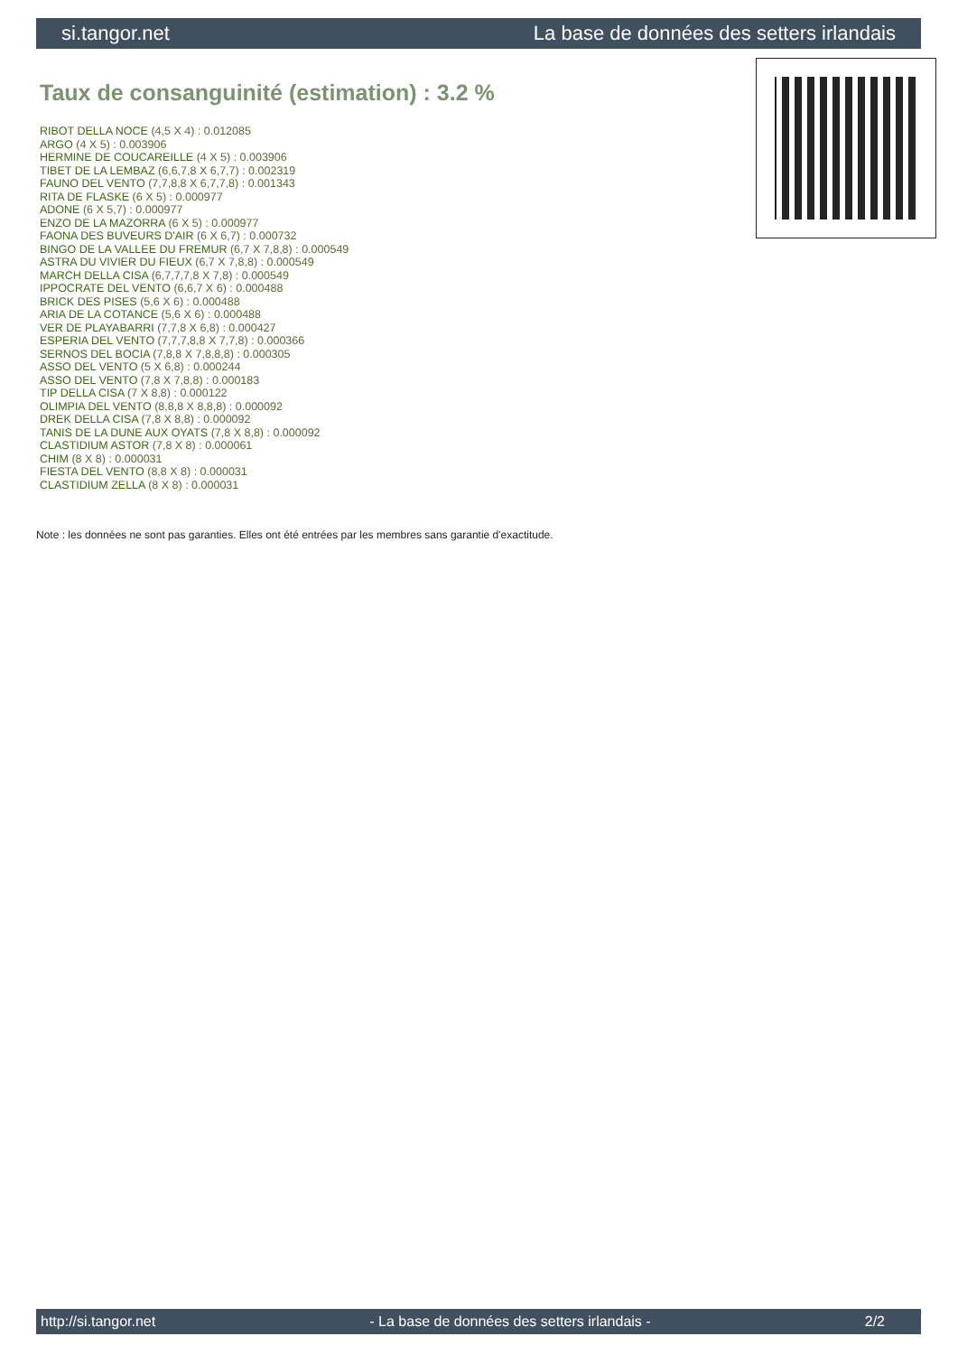si.tangor.net La base de données des setters irlandais
Taux de consanguinité (estimation) : 3.2 %
RIBOT DELLA NOCE (4,5 X 4) : 0.012085
ARGO (4 X 5) : 0.003906
HERMINE DE COUCAREILLE (4 X 5) : 0.003906
TIBET DE LA LEMBAZ (6,6,7,8 X 6,7,7) : 0.002319
FAUNO DEL VENTO (7,7,8,8 X 6,7,7,8) : 0.001343
RITA DE FLASKE (6 X 5) : 0.000977
ADONE (6 X 5,7) : 0.000977
ENZO DE LA MAZORRA (6 X 5) : 0.000977
FAONA DES BUVEURS D'AIR (6 X 6,7) : 0.000732
BINGO DE LA VALLEE DU FREMUR (6,7 X 7,8,8) : 0.000549
ASTRA DU VIVIER DU FIEUX (6,7 X 7,8,8) : 0.000549
MARCH DELLA CISA (6,7,7,7,8 X 7,8) : 0.000549
IPPOCRATE DEL VENTO (6,6,7 X 6) : 0.000488
BRICK DES PISES (5,6 X 6) : 0.000488
ARIA DE LA COTANCE (5,6 X 6) : 0.000488
VER DE PLAYABARRI (7,7,8 X 6,8) : 0.000427
ESPERIA DEL VENTO (7,7,7,8,8 X 7,7,8) : 0.000366
SERNOS DEL BOCIA (7,8,8 X 7,8,8,8) : 0.000305
ASSO DEL VENTO (5 X 6,8) : 0.000244
ASSO DEL VENTO (7,8 X 7,8,8) : 0.000183
TIP DELLA CISA (7 X 8,8) : 0.000122
OLIMPIA DEL VENTO (8,8,8 X 8,8,8) : 0.000092
DREK DELLA CISA (7,8 X 8,8) : 0.000092
TANIS DE LA DUNE AUX OYATS (7,8 X 8,8) : 0.000092
CLASTIDIUM ASTOR (7,8 X 8) : 0.000061
CHIM (8 X 8) : 0.000031
FIESTA DEL VENTO (8,8 X 8) : 0.000031
CLASTIDIUM ZELLA (8 X 8) : 0.000031
Note : les données ne sont pas garanties. Elles ont été entrées par les membres sans garantie d'exactitude.
http://si.tangor.net - La base de données des setters irlandais - 2/2